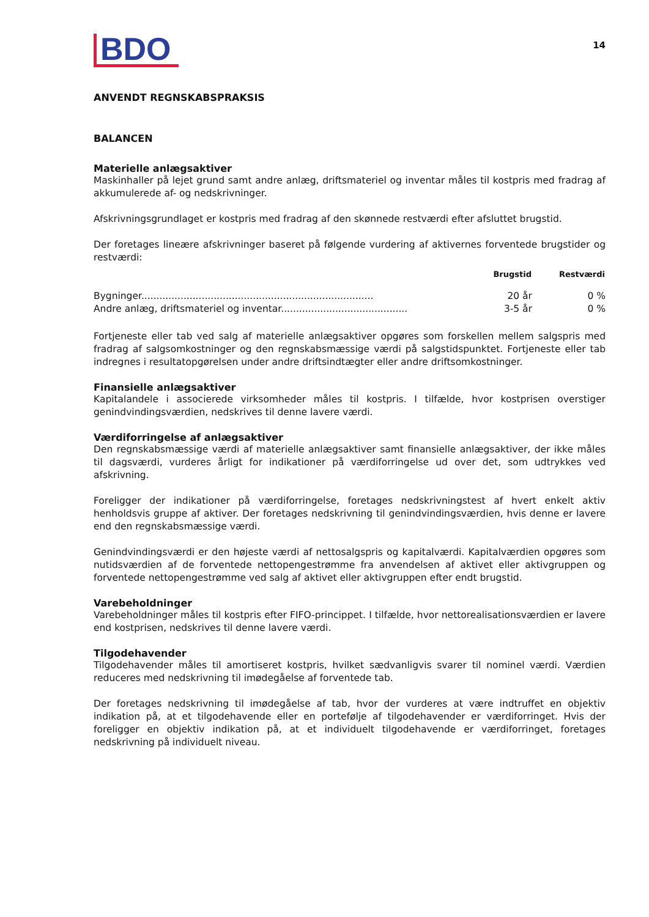BDO
14
ANVENDT REGNSKABSPRAKSIS
BALANCEN
Materielle anlægsaktiver
Maskinhaller på lejet grund samt andre anlæg, driftsmateriel og inventar måles til kostpris med fradrag af akkumulerede af- og nedskrivninger.
Afskrivningsgrundlaget er kostpris med fradrag af den skønnede restværdi efter afsluttet brugstid.
Der foretages lineære afskrivninger baseret på følgende vurdering af aktivernes forventede brugstider og restværdi:
| | Brugstid | Restværdi |
| --- | --- | --- |
| Bygninger............................................................................. | 20 år | 0 % |
| Andre anlæg, driftsmateriel og inventar.......................................... | 3-5 år | 0 % |
Fortjeneste eller tab ved salg af materielle anlægsaktiver opgøres som forskellen mellem salgspris med fradrag af salgsomkostninger og den regnskabsmæssige værdi på salgstidspunktet. Fortjeneste eller tab indregnes i resultatopgørelsen under andre driftsindtægter eller andre driftsomkostninger.
Finansielle anlægsaktiver
Kapitalandele i associerede virksomheder måles til kostpris. I tilfælde, hvor kostprisen overstiger genindvindingsværdien, nedskrives til denne lavere værdi.
Værdiforringelse af anlægsaktiver
Den regnskabsmæssige værdi af materielle anlægsaktiver samt finansielle anlægsaktiver, der ikke måles til dagsværdi, vurderes årligt for indikationer på værdiforringelse ud over det, som udtrykkes ved afskrivning.
Foreligger der indikationer på værdiforringelse, foretages nedskrivningstest af hvert enkelt aktiv henholdsvis gruppe af aktiver. Der foretages nedskrivning til genindvindingsværdien, hvis denne er lavere end den regnskabsmæssige værdi.
Genindvindingsværdi er den højeste værdi af nettosalgspris og kapitalværdi. Kapitalværdien opgøres som nutidsværdien af de forventede nettopengestrømme fra anvendelsen af aktivet eller aktivgruppen og forventede nettopengestrømme ved salg af aktivet eller aktivgruppen efter endt brugstid.
Varebeholdninger
Varebeholdninger måles til kostpris efter FIFO-princippet. I tilfælde, hvor nettorealisationsværdien er lavere end kostprisen, nedskrives til denne lavere værdi.
Tilgodehavender
Tilgodehavender måles til amortiseret kostpris, hvilket sædvanligvis svarer til nominel værdi. Værdien reduceres med nedskrivning til imødegåelse af forventede tab.
Der foretages nedskrivning til imødegåelse af tab, hvor der vurderes at være indtruffet en objektiv indikation på, at et tilgodehavende eller en portefølje af tilgodehavender er værdiforringet. Hvis der foreligger en objektiv indikation på, at et individuelt tilgodehavende er værdiforringet, foretages nedskrivning på individuelt niveau.